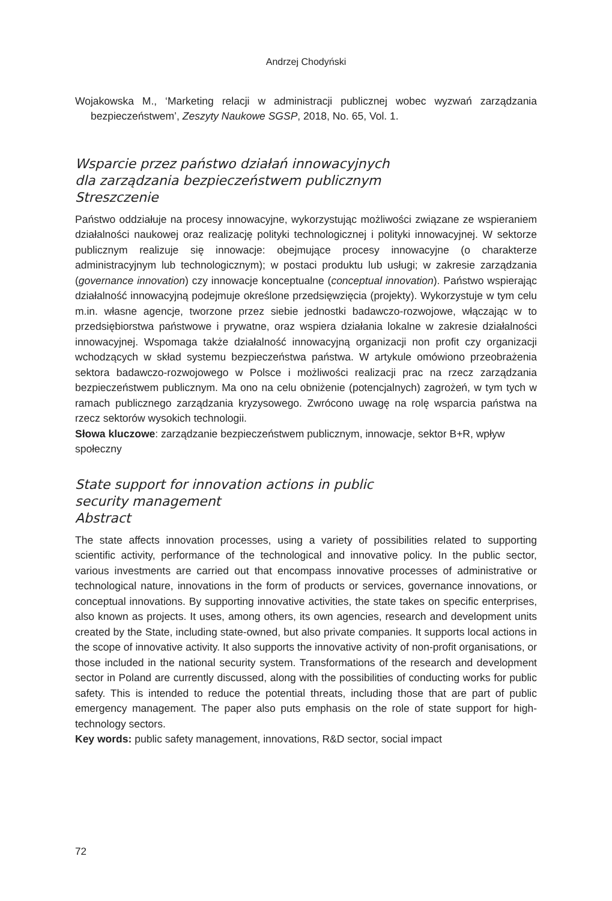Andrzej Chodyński
Wojakowska M., ‘Marketing relacji w administracji publicznej wobec wyzwań zarządzania bezpieczeństwem’, Zeszyty Naukowe SGSP, 2018, No. 65, Vol. 1.
Wsparcie przez państwo działań innowacyjnych
dla zarządzania bezpieczeństwem publicznym
Streszczenie
Państwo oddziałuje na procesy innowacyjne, wykorzystując możliwości związane ze wspieraniem działalności naukowej oraz realizację polityki technologicznej i polityki innowacyjnej. W sektorze publicznym realizuje się innowacje: obejmujące procesy innowacyjne (o charakterze administracyjnym lub technologicznym); w postaci produktu lub usługi; w zakresie zarządzania (governance innovation) czy innowacje konceptualne (conceptual innovation). Państwo wspierając działalność innowacyjną podejmuje określone przedsięwzięcia (projekty). Wykorzystuje w tym celu m.in. własne agencje, tworzone przez siebie jednostki badawczo-rozwojowe, włączając w to przedsiębiorstwa państwowe i prywatne, oraz wspiera działania lokalne w zakresie działalności innowacyjnej. Wspomaga także działalność innowacyjną organizacji non profit czy organizacji wchodzących w skład systemu bezpieczeństwa państwa. W artykule omówiono przeobrażenia sektora badawczo-rozwojowego w Polsce i możliwości realizacji prac na rzecz zarządzania bezpieczeństwem publicznym. Ma ono na celu obniżenie (potencjalnych) zagrożeń, w tym tych w ramach publicznego zarządzania kryzysowego. Zwrócono uwagę na rolę wsparcia państwa na rzecz sektorów wysokich technologii.
Słowa kluczowe: zarządzanie bezpieczeństwem publicznym, innowacje, sektor B+R, wpływ społeczny
State support for innovation actions in public
security management
Abstract
The state affects innovation processes, using a variety of possibilities related to supporting scientific activity, performance of the technological and innovative policy. In the public sector, various investments are carried out that encompass innovative processes of administrative or technological nature, innovations in the form of products or services, governance innovations, or conceptual innovations. By supporting innovative activities, the state takes on specific enterprises, also known as projects. It uses, among others, its own agencies, research and development units created by the State, including state-owned, but also private companies. It supports local actions in the scope of innovative activity. It also supports the innovative activity of non-profit organisations, or those included in the national security system. Transformations of the research and development sector in Poland are currently discussed, along with the possibilities of conducting works for public safety. This is intended to reduce the potential threats, including those that are part of public emergency management. The paper also puts emphasis on the role of state support for high-technology sectors.
Key words: public safety management, innovations, R&D sector, social impact
72